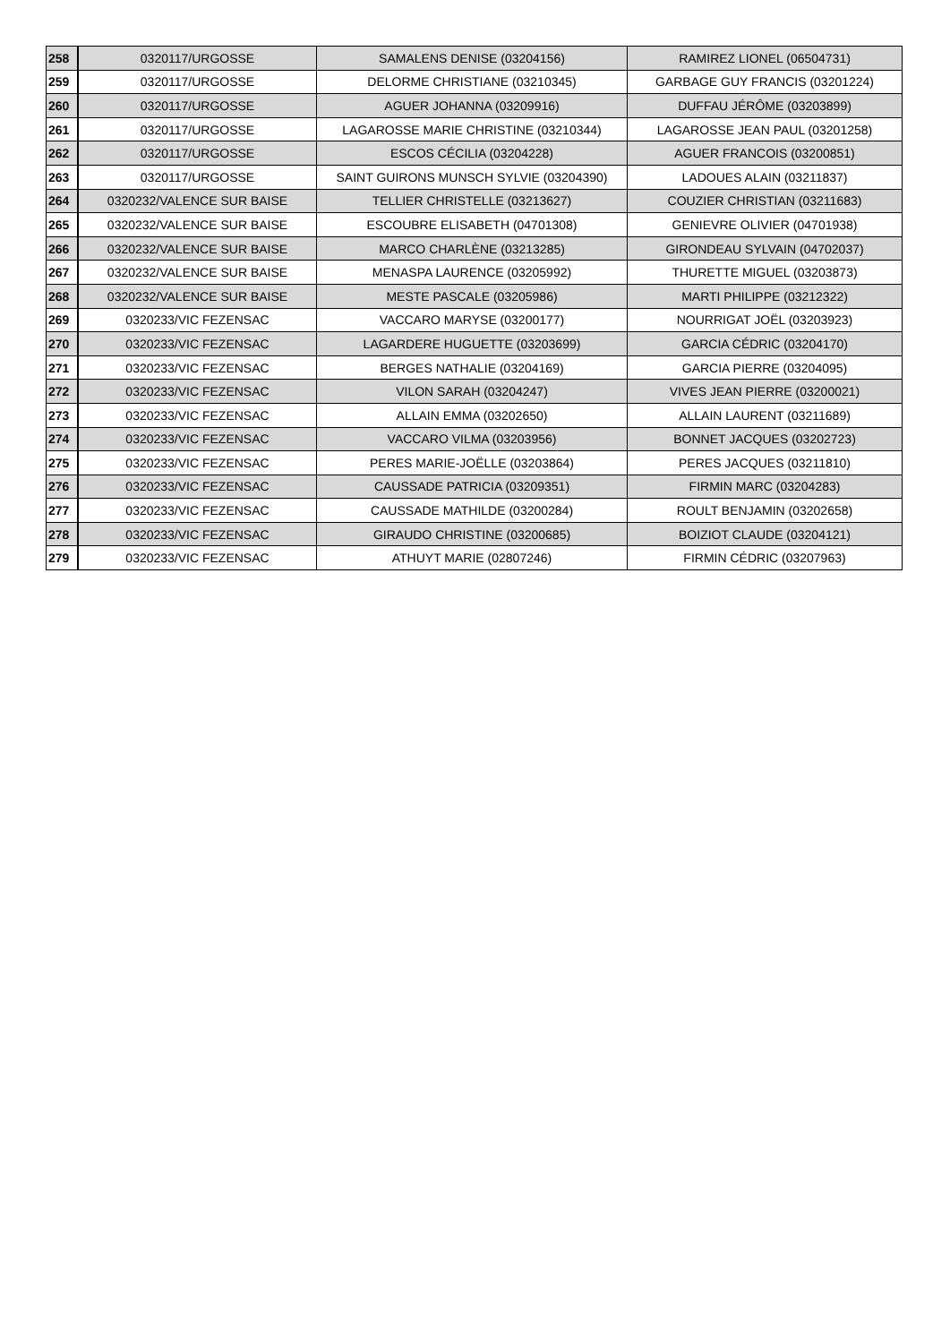| 258 | 0320117/URGOSSE | SAMALENS DENISE (03204156) | RAMIREZ LIONEL (06504731) |
| 259 | 0320117/URGOSSE | DELORME CHRISTIANE (03210345) | GARBAGE GUY FRANCIS (03201224) |
| 260 | 0320117/URGOSSE | AGUER JOHANNA (03209916) | DUFFAU JÉRÔME (03203899) |
| 261 | 0320117/URGOSSE | LAGAROSSE MARIE CHRISTINE (03210344) | LAGAROSSE JEAN PAUL (03201258) |
| 262 | 0320117/URGOSSE | ESCOS CÉCILIA (03204228) | AGUER FRANCOIS (03200851) |
| 263 | 0320117/URGOSSE | SAINT GUIRONS MUNSCH SYLVIE (03204390) | LADOUES ALAIN (03211837) |
| 264 | 0320232/VALENCE SUR BAISE | TELLIER CHRISTELLE (03213627) | COUZIER CHRISTIAN (03211683) |
| 265 | 0320232/VALENCE SUR BAISE | ESCOUBRE ELISABETH (04701308) | GENIEVRE OLIVIER (04701938) |
| 266 | 0320232/VALENCE SUR BAISE | MARCO CHARLÈNE (03213285) | GIRONDEAU SYLVAIN (04702037) |
| 267 | 0320232/VALENCE SUR BAISE | MENASPA LAURENCE (03205992) | THURETTE MIGUEL (03203873) |
| 268 | 0320232/VALENCE SUR BAISE | MESTE PASCALE (03205986) | MARTI PHILIPPE (03212322) |
| 269 | 0320233/VIC FEZENSAC | VACCARO MARYSE (03200177) | NOURRIGAT JOËL (03203923) |
| 270 | 0320233/VIC FEZENSAC | LAGARDERE HUGUETTE (03203699) | GARCIA CÉDRIC (03204170) |
| 271 | 0320233/VIC FEZENSAC | BERGES NATHALIE (03204169) | GARCIA PIERRE (03204095) |
| 272 | 0320233/VIC FEZENSAC | VILON SARAH (03204247) | VIVES JEAN PIERRE (03200021) |
| 273 | 0320233/VIC FEZENSAC | ALLAIN EMMA (03202650) | ALLAIN LAURENT (03211689) |
| 274 | 0320233/VIC FEZENSAC | VACCARO VILMA (03203956) | BONNET JACQUES (03202723) |
| 275 | 0320233/VIC FEZENSAC | PERES MARIE-JOËLLE (03203864) | PERES JACQUES (03211810) |
| 276 | 0320233/VIC FEZENSAC | CAUSSADE PATRICIA (03209351) | FIRMIN MARC (03204283) |
| 277 | 0320233/VIC FEZENSAC | CAUSSADE MATHILDE (03200284) | ROULT BENJAMIN (03202658) |
| 278 | 0320233/VIC FEZENSAC | GIRAUDO CHRISTINE (03200685) | BOIZIOT CLAUDE (03204121) |
| 279 | 0320233/VIC FEZENSAC | ATHUYT MARIE (02807246) | FIRMIN CÉDRIC (03207963) |